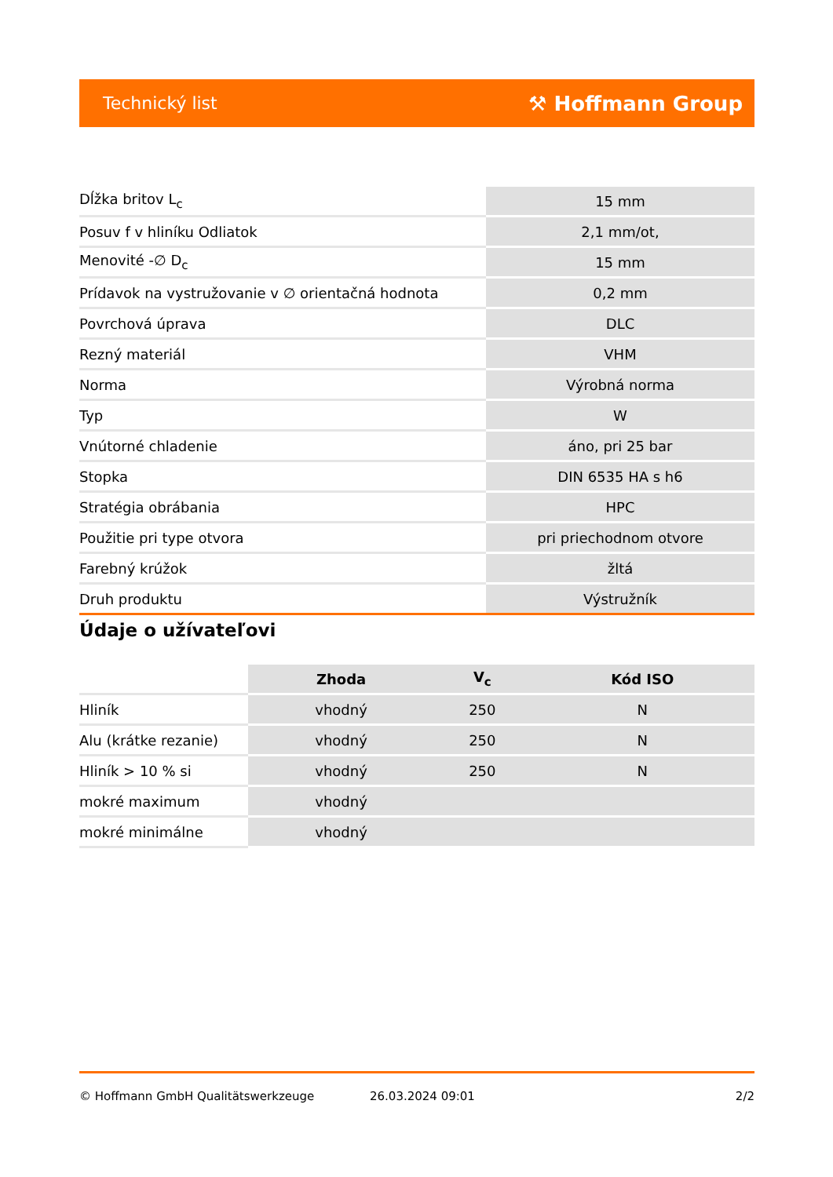Technický list ⚒ Hoffmann Group
| Dĺžka britov L<sub>c</sub> | 15 mm |
| Posuv f v hliníku Odliatok | 2,1 mm/ot, |
| Menovité -∅ D<sub>c</sub> | 15 mm |
| Prídavok na vystružovanie v ∅ orientačná hodnota | 0,2 mm |
| Povrchová úprava | DLC |
| Rezný materiál | VHM |
| Norma | Výrobná norma |
| Typ | W |
| Vnútorné chladenie | áno, pri 25 bar |
| Stopka | DIN 6535 HA s h6 |
| Stratégia obrábania | HPC |
| Použitie pri type otvora | pri priechodnom otvore |
| Farebný krúžok | žltá |
| Druh produktu | Výstružník |
Údaje o užívateľovi
| | Zhoda | V<sub>c</sub> | Kód ISO |
| --- | --- | --- | --- |
| Hliník | vhodný | 250 | N |
| Alu (krátke rezanie) | vhodný | 250 | N |
| Hliník > 10 % si | vhodný | 250 | N |
| mokré maximum | vhodný | | |
| mokré minimálne | vhodný | | |
© Hoffmann GmbH Qualitätswerkzeuge 26.03.2024 09:01 2/2